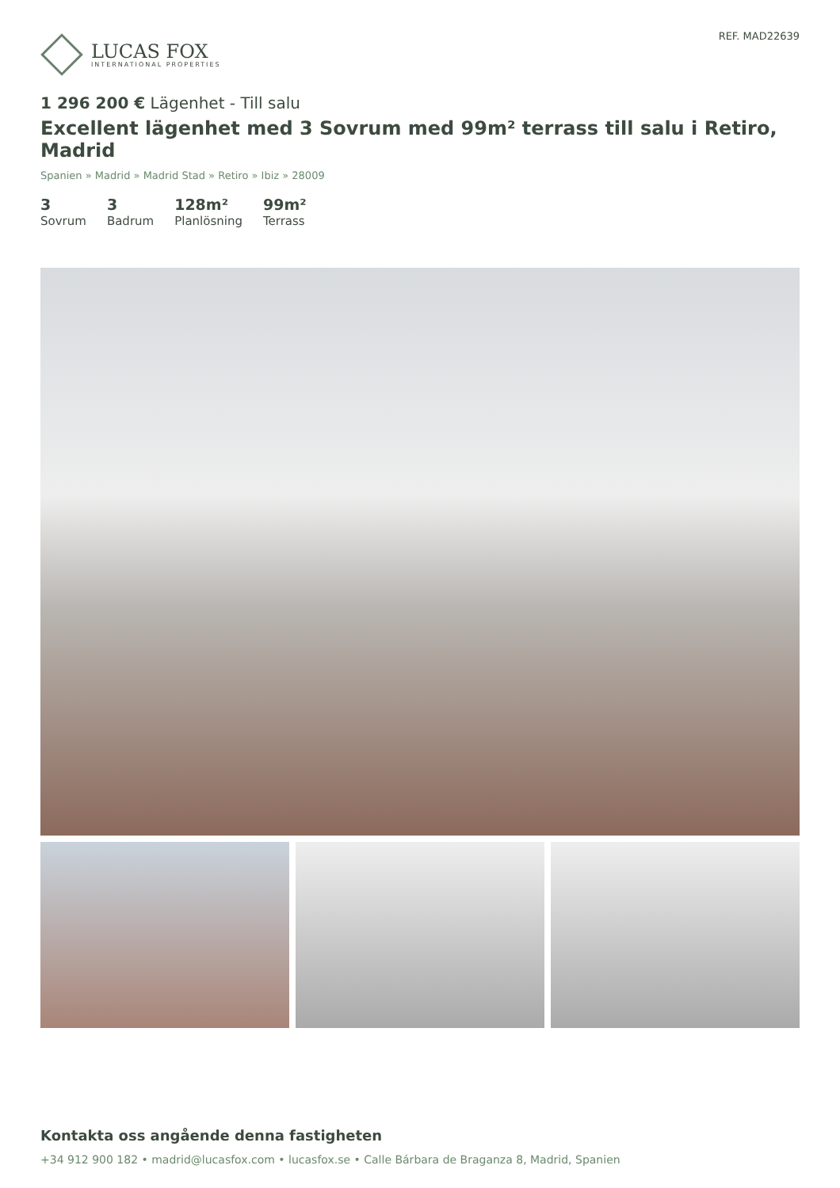LUCAS FOX
INTERNATIONAL PROPERTIES
REF. MAD22639
1 296 200 € Lägenhet - Till salu
Excellent lägenhet med 3 Sovrum med 99m² terrass till salu i Retiro, Madrid
Spanien » Madrid » Madrid Stad » Retiro » Ibiz » 28009
3
Sovrum
3
Badrum
128m²
Planlösning
99m²
Terrass
Kontakta oss angående denna fastigheten
+34 912 900 182 • madrid@lucasfox.com • lucasfox.se • Calle Bárbara de Braganza 8, Madrid, Spanien